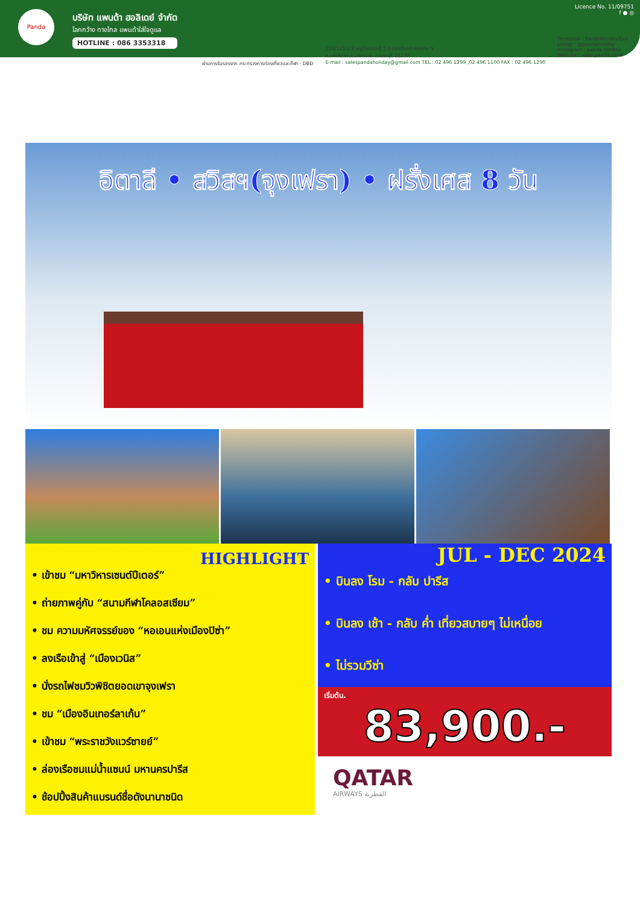Panda
บริษัท แพนด้า ฮอลิเดย์ จำกัด
โลกกว้าง ทางไกล แพนด้าใส่ใจดูแล
HOTLINE : 086 3353318
Licence No. 11/09751
f ● ◎
ผ่านการรับรองจาก กระทรวงการท่องเที่ยวและกีฬา · DBD
124/125 ม.2 หมู่บ้านนนทรี 5 ถ.นครอินทร์-พระราม 5
ต.บางสีทอง อ.บางกรวย จ.นนทบุรี 11130
E-mail : salespandaholiday@gmail.com TEL : 02 496 1299 ,02 496 1100 FAX : 02 496 1290
Facebook : PandaHolidayTour
Line@ : @pandaholiday
Instagram : panda.holiday
Website : www.panda.co.th
อิตาลี • สวิสฯ(จุงเฟรา) • ฝรั่งเศส 8 วัน
HIGHLIGHT
• เข้าชม “มหาวิหารเซนต์ปีเตอร์”
• ถ่ายภาพคู่กับ “สนามกีฬาโคลอสเซียม”
• ชม ความมหัศจรรย์ของ “หอเอนแห่งเมืองปิซ่า”
• ลงเรือเข้าสู่ “เมืองเวนิส”
• นั่งรถไฟชมวิวพิชิตยอดเขาจุงเฟรา
• ชม “เมืองอินเทอร์ลาเก้น”
• เข้าชม “พระราชวังแวร์ซายย์”
• ล่องเรือชมแม่น้ำแซนน์ มหานครปารีส
• ช้อปปิ้งสินค้าแบรนด์ชื่อดังนานาชนิด
JUL - DEC 2024
• บินลง โรม - กลับ ปารีส
• บินลง เช้า - กลับ ค่ำ เที่ยวสบายๆ ไม่เหนื่อย
• ไม่รวมวีซ่า
เริ่มต้น.
83,900.-
QATAR
AIRWAYS القطرية